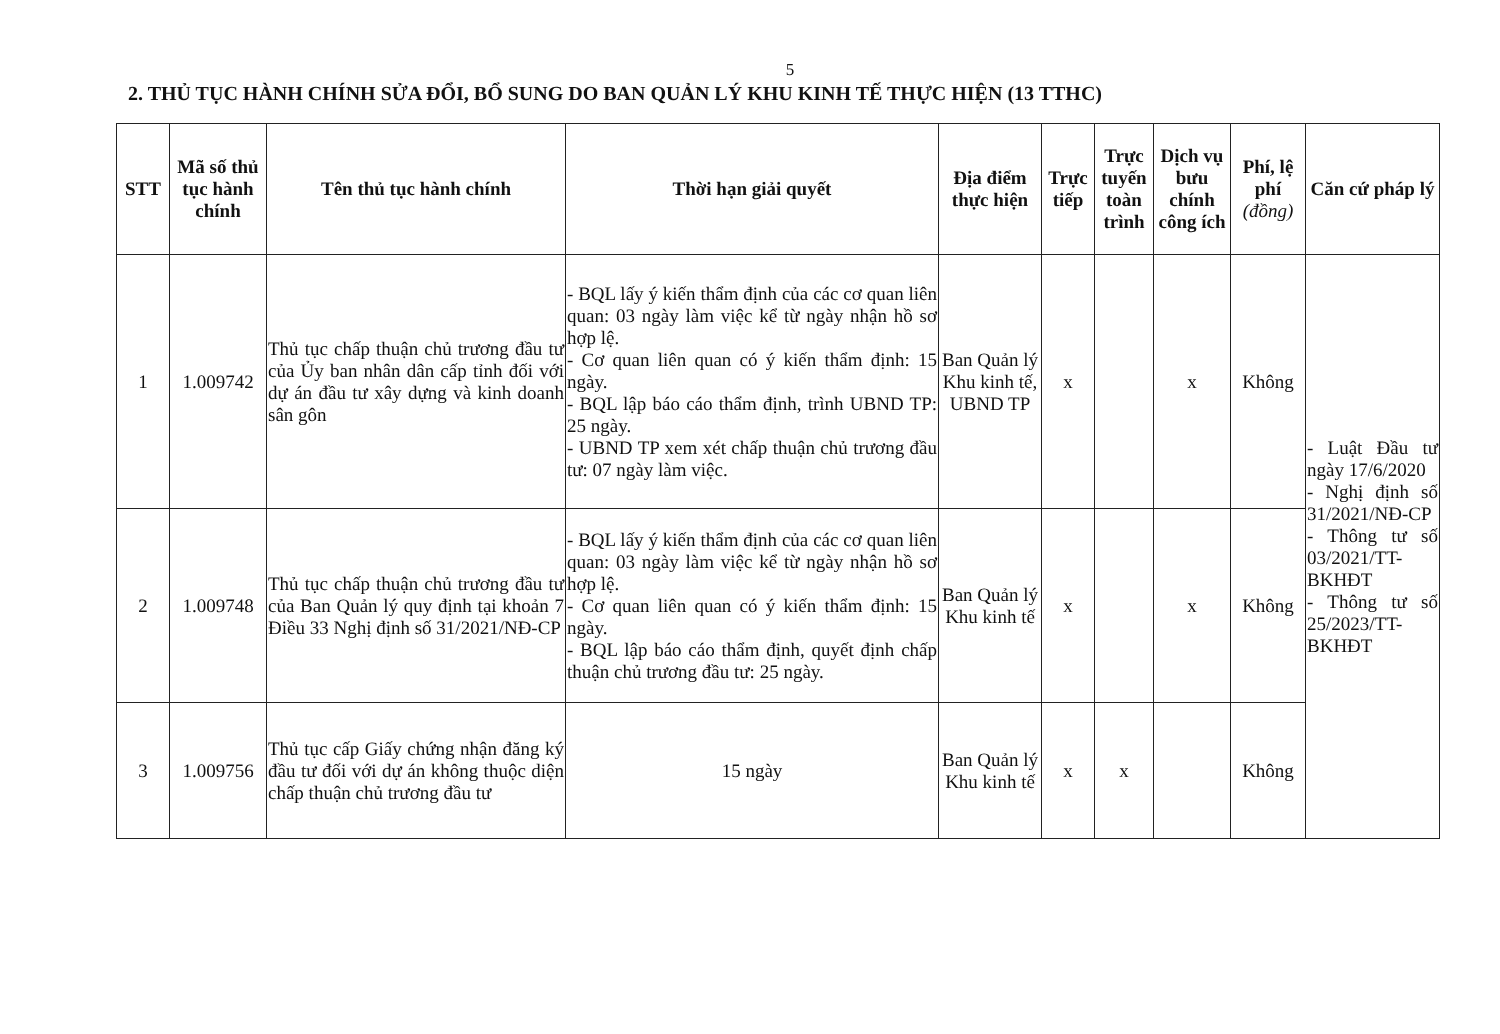5
2. THỦ TỤC HÀNH CHÍNH SỬA ĐỔI, BỔ SUNG DO BAN QUẢN LÝ KHU KINH TẾ THỰC HIỆN (13 TTHC)
| STT | Mã số thủ tục hành chính | Tên thủ tục hành chính | Thời hạn giải quyết | Địa điểm thực hiện | Trực tiếp | Trực tuyến toàn trình | Dịch vụ bưu chính công ích | Phí, lệ phí (đồng) | Căn cứ pháp lý |
| --- | --- | --- | --- | --- | --- | --- | --- | --- | --- |
| 1 | 1.009742 | Thủ tục chấp thuận chủ trương đầu tư của Ủy ban nhân dân cấp tỉnh đối với dự án đầu tư xây dựng và kinh doanh sân gôn | - BQL lấy ý kiến thẩm định của các cơ quan liên quan: 03 ngày làm việc kể từ ngày nhận hồ sơ hợp lệ. - Cơ quan liên quan có ý kiến thẩm định: 15 ngày. - BQL lập báo cáo thẩm định, trình UBND TP: 25 ngày. - UBND TP xem xét chấp thuận chủ trương đầu tư: 07 ngày làm việc. | Ban Quản lý Khu kinh tế, UBND TP | x | | x | Không | - Luật Đầu tư ngày 17/6/2020 - Nghị định số 31/2021/NĐ-CP - Thông tư số 03/2021/TT-BKHĐT - Thông tư số 25/2023/TT-BKHĐT |
| 2 | 1.009748 | Thủ tục chấp thuận chủ trương đầu tư của Ban Quản lý quy định tại khoản 7 Điều 33 Nghị định số 31/2021/NĐ-CP | - BQL lấy ý kiến thẩm định của các cơ quan liên quan: 03 ngày làm việc kể từ ngày nhận hồ sơ hợp lệ. - Cơ quan liên quan có ý kiến thẩm định: 15 ngày. - BQL lập báo cáo thẩm định, quyết định chấp thuận chủ trương đầu tư: 25 ngày. | Ban Quản lý Khu kinh tế | x | | x | Không | |
| 3 | 1.009756 | Thủ tục cấp Giấy chứng nhận đăng ký đầu tư đối với dự án không thuộc diện chấp thuận chủ trương đầu tư | 15 ngày | Ban Quản lý Khu kinh tế | x | x | | Không | |